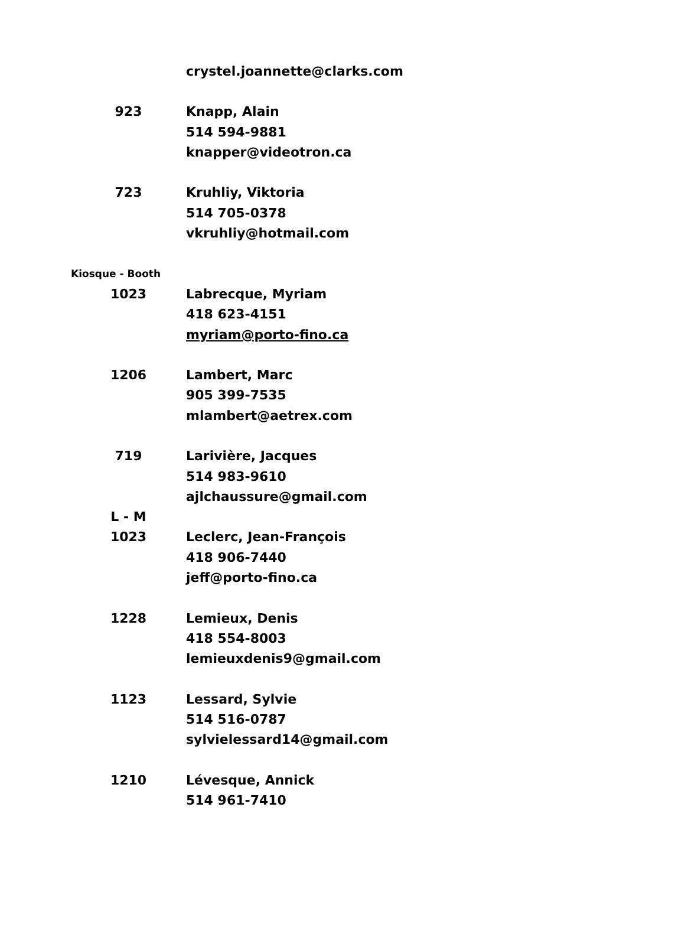| | crystel.joannette@clarks.com |
| 923 | Knapp, Alain |
| | 514 594-9881 |
| | knapper@videotron.ca |
| 723 | Kruhliy, Viktoria |
| | 514 705-0378 |
| | vkruhliy@hotmail.com |
| Kiosque - Booth | |
| 1023 | Labrecque, Myriam |
| | 418 623-4151 |
| | myriam@porto-fino.ca |
| 1206 | Lambert, Marc |
| | 905 399-7535 |
| | mlambert@aetrex.com |
| 719 | Larivière, Jacques |
| | 514 983-9610 |
| | ajlchaussure@gmail.com |
| L - M | |
| 1023 | Leclerc, Jean-François |
| | 418 906-7440 |
| | jeff@porto-fino.ca |
| 1228 | Lemieux, Denis |
| | 418 554-8003 |
| | lemieuxdenis9@gmail.com |
| 1123 | Lessard, Sylvie |
| | 514 516-0787 |
| | sylvielessard14@gmail.com |
| 1210 | Lévesque, Annick |
| | 514 961-7410 |